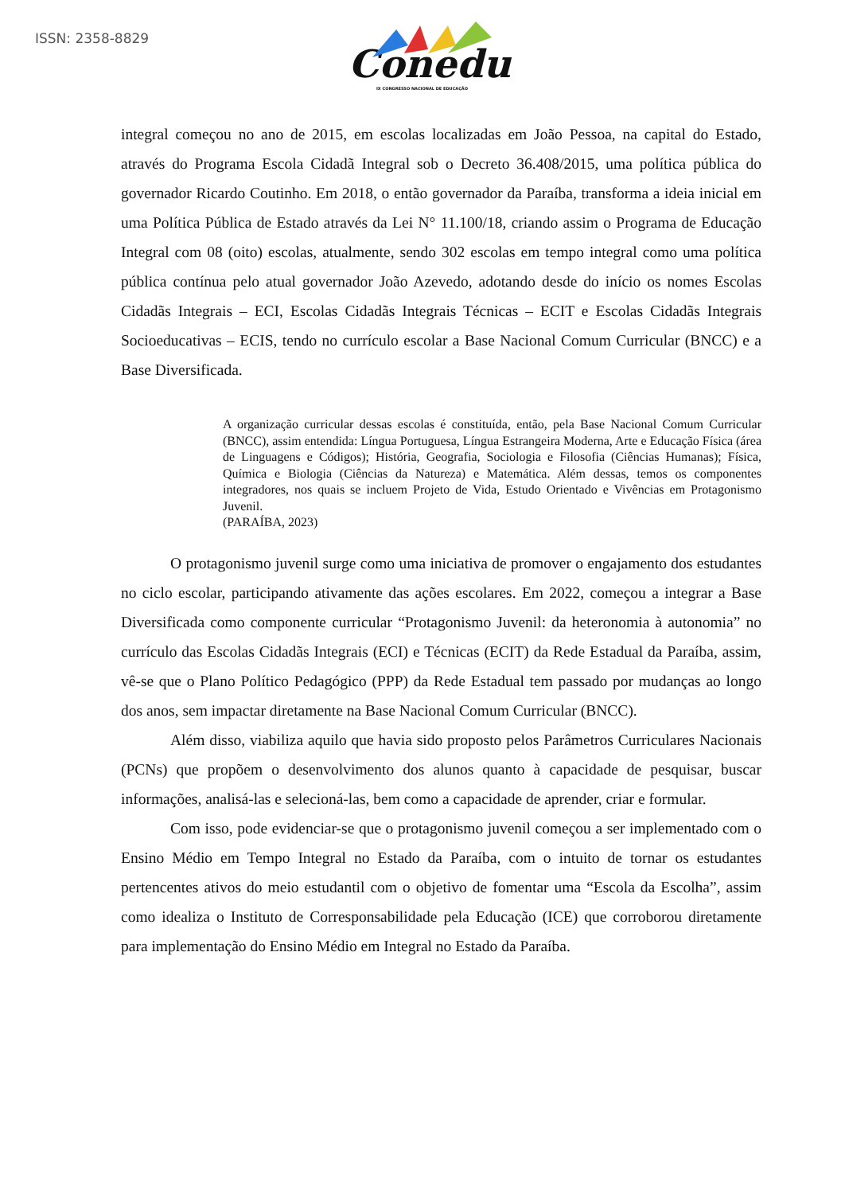ISSN: 2358-8829
Conedu
IX CONGRESSO NACIONAL DE EDUCAÇÃO
integral começou no ano de 2015, em escolas localizadas em João Pessoa, na capital do Estado, através do Programa Escola Cidadã Integral sob o Decreto 36.408/2015, uma política pública do governador Ricardo Coutinho. Em 2018, o então governador da Paraíba, transforma a ideia inicial em uma Política Pública de Estado através da Lei N° 11.100/18, criando assim o Programa de Educação Integral com 08 (oito) escolas, atualmente, sendo 302 escolas em tempo integral como uma política pública contínua pelo atual governador João Azevedo, adotando desde do início os nomes Escolas Cidadãs Integrais – ECI, Escolas Cidadãs Integrais Técnicas – ECIT e Escolas Cidadãs Integrais Socioeducativas – ECIS, tendo no currículo escolar a Base Nacional Comum Curricular (BNCC) e a Base Diversificada.
A organização curricular dessas escolas é constituída, então, pela Base Nacional Comum Curricular (BNCC), assim entendida: Língua Portuguesa, Língua Estrangeira Moderna, Arte e Educação Física (área de Linguagens e Códigos); História, Geografia, Sociologia e Filosofia (Ciências Humanas); Física, Química e Biologia (Ciências da Natureza) e Matemática. Além dessas, temos os componentes integradores, nos quais se incluem Projeto de Vida, Estudo Orientado e Vivências em Protagonismo Juvenil.
(PARAÍBA, 2023)
O protagonismo juvenil surge como uma iniciativa de promover o engajamento dos estudantes no ciclo escolar, participando ativamente das ações escolares. Em 2022, começou a integrar a Base Diversificada como componente curricular “Protagonismo Juvenil: da heteronomia à autonomia” no currículo das Escolas Cidadãs Integrais (ECI) e Técnicas (ECIT) da Rede Estadual da Paraíba, assim, vê-se que o Plano Político Pedagógico (PPP) da Rede Estadual tem passado por mudanças ao longo dos anos, sem impactar diretamente na Base Nacional Comum Curricular (BNCC).
Além disso, viabiliza aquilo que havia sido proposto pelos Parâmetros Curriculares Nacionais (PCNs) que propõem o desenvolvimento dos alunos quanto à capacidade de pesquisar, buscar informações, analisá-las e selecioná-las, bem como a capacidade de aprender, criar e formular.
Com isso, pode evidenciar-se que o protagonismo juvenil começou a ser implementado com o Ensino Médio em Tempo Integral no Estado da Paraíba, com o intuito de tornar os estudantes pertencentes ativos do meio estudantil com o objetivo de fomentar uma “Escola da Escolha”, assim como idealiza o Instituto de Corresponsabilidade pela Educação (ICE) que corroborou diretamente para implementação do Ensino Médio em Integral no Estado da Paraíba.